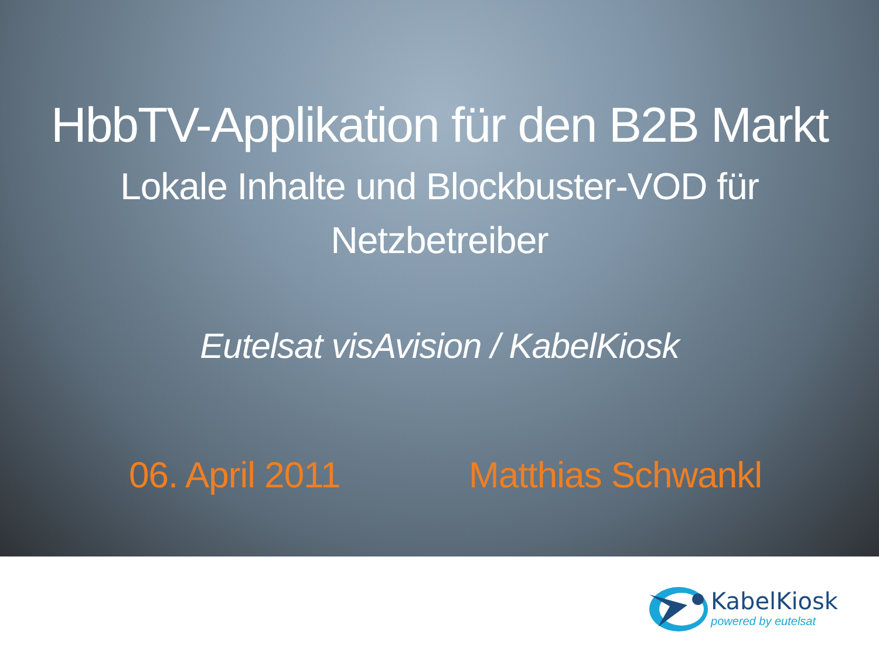HbbTV-Applikation für den B2B Markt
Lokale Inhalte und Blockbuster-VOD für Netzbetreiber
Eutelsat visAvision / KabelKiosk
06. April 2011 Matthias Schwankl
KabelKiosk
powered by eutelsat